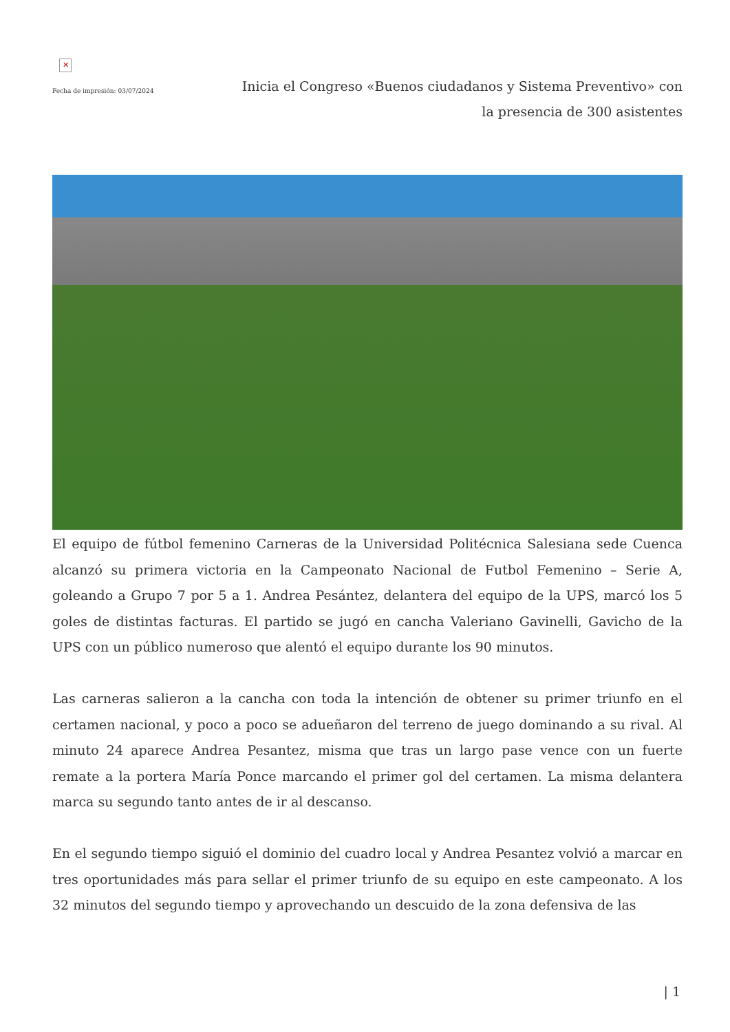✕
Fecha de impresión: 03/07/2024
Inicia el Congreso «Buenos ciudadanos y Sistema Preventivo» con la presencia de 300 asistentes
El equipo de fútbol femenino Carneras de la Universidad Politécnica Salesiana sede Cuenca alcanzó su primera victoria en la Campeonato Nacional de Futbol Femenino – Serie A, goleando a Grupo 7 por 5 a 1. Andrea Pesántez, delantera del equipo de la UPS, marcó los 5 goles de distintas facturas. El partido se jugó en cancha Valeriano Gavinelli, Gavicho de la UPS con un público numeroso que alentó el equipo durante los 90 minutos.
Las carneras salieron a la cancha con toda la intención de obtener su primer triunfo en el certamen nacional, y poco a poco se adueñaron del terreno de juego dominando a su rival. Al minuto 24 aparece Andrea Pesantez, misma que tras un largo pase vence con un fuerte remate a la portera María Ponce marcando el primer gol del certamen. La misma delantera marca su segundo tanto antes de ir al descanso.
En el segundo tiempo siguió el dominio del cuadro local y Andrea Pesantez volvió a marcar en tres oportunidades más para sellar el primer triunfo de su equipo en este campeonato. A los 32 minutos del segundo tiempo y aprovechando un descuido de la zona defensiva de las
| 1